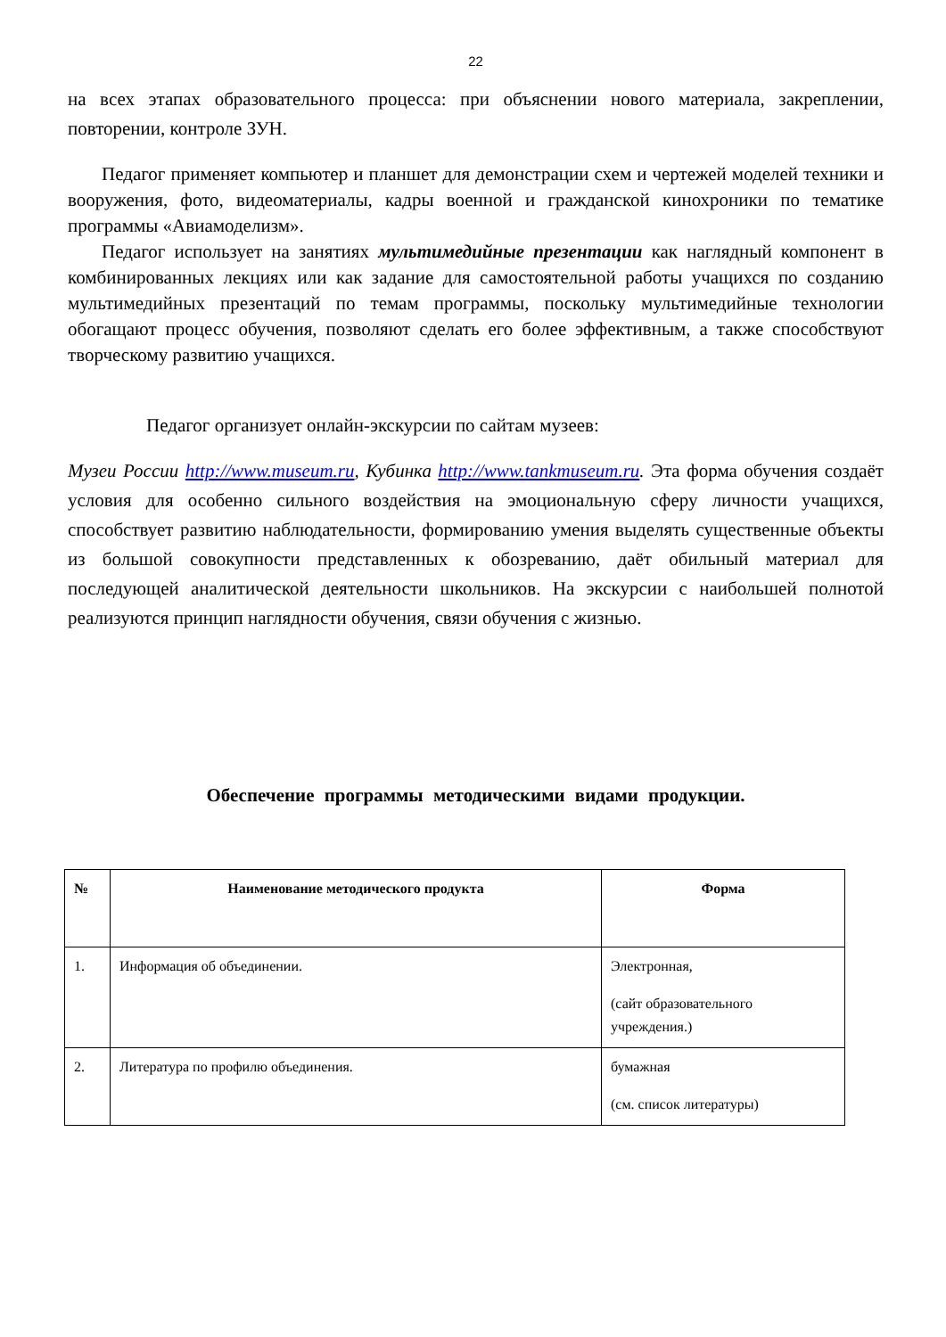22
на всех этапах образовательного процесса: при объяснении нового материала, закреплении, повторении, контроле ЗУН.
Педагог применяет компьютер и планшет для демонстрации схем и чертежей моделей техники и вооружения, фото, видеоматериалы, кадры военной и гражданской кинохроники по тематике программы «Авиамоделизм».
Педагог использует на занятиях мультимедийные презентации как наглядный компонент в комбинированных лекциях или как задание для самостоятельной работы учащихся по созданию мультимедийных презентаций по темам программы, поскольку мультимедийные технологии обогащают процесс обучения, позволяют сделать его более эффективным, а также способствуют творческому развитию учащихся.
Педагог организует онлайн-экскурсии по сайтам музеев:
Музеи России http://www.museum.ru, Кубинка http://www.tankmuseum.ru. Эта форма обучения создаёт условия для особенно сильного воздействия на эмоциональную сферу личности учащихся, способствует развитию наблюдательности, формированию умения выделять существенные объекты из большой совокупности представленных к обозреванию, даёт обильный материал для последующей аналитической деятельности школьников. На экскурсии с наибольшей полнотой реализуются принцип наглядности обучения, связи обучения с жизнью.
Обеспечение программы методическими видами продукции.
| № | Наименование методического продукта | Форма |
| --- | --- | --- |
| 1. | Информация об объединении. | Электронная, (сайт образовательного учреждения.) |
| 2. | Литература по профилю объединения. | бумажная (см. список литературы) |